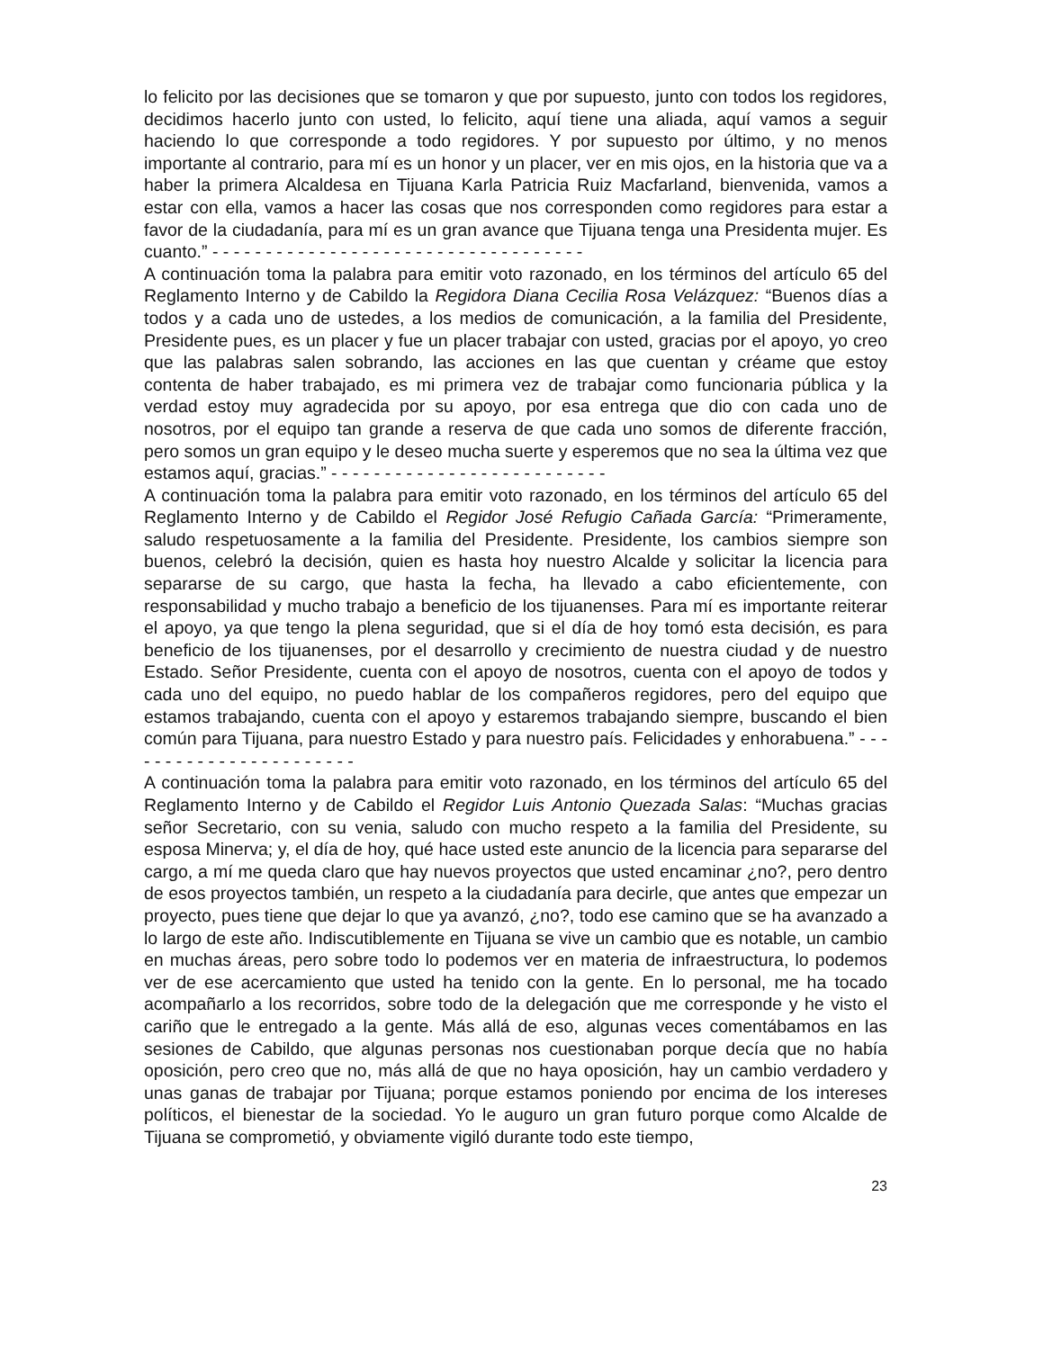lo felicito por las decisiones que se tomaron y que por supuesto, junto con todos los regidores, decidimos hacerlo junto con usted, lo felicito, aquí tiene una aliada, aquí vamos a seguir haciendo lo que corresponde a todo regidores. Y por supuesto por último, y no menos importante al contrario, para mí es un honor y un placer, ver en mis ojos, en la historia que va a haber la primera Alcaldesa en Tijuana Karla Patricia Ruiz Macfarland, bienvenida, vamos a estar con ella, vamos a hacer las cosas que nos corresponden como regidores para estar a favor de la ciudadanía, para mí es un gran avance que Tijuana tenga una Presidenta mujer. Es cuanto.” - - - - - - - - - - - - - - - - - - - - - - - - - - - - - - - - - - -
A continuación toma la palabra para emitir voto razonado, en los términos del artículo 65 del Reglamento Interno y de Cabildo la Regidora Diana Cecilia Rosa Velázquez: “Buenos días a todos y a cada uno de ustedes, a los medios de comunicación, a la familia del Presidente, Presidente pues, es un placer y fue un placer trabajar con usted, gracias por el apoyo, yo creo que las palabras salen sobrando, las acciones en las que cuentan y créame que estoy contenta de haber trabajado, es mi primera vez de trabajar como funcionaria pública y la verdad estoy muy agradecida por su apoyo, por esa entrega que dio con cada uno de nosotros, por el equipo tan grande a reserva de que cada uno somos de diferente fracción, pero somos un gran equipo y le deseo mucha suerte y esperemos que no sea la última vez que estamos aquí, gracias.” - - - - - - - - - - - - - - - - - - - - - - - - - -
A continuación toma la palabra para emitir voto razonado, en los términos del artículo 65 del Reglamento Interno y de Cabildo el Regidor José Refugio Cañada García: “Primeramente, saludo respetuosamente a la familia del Presidente. Presidente, los cambios siempre son buenos, celebró la decisión, quien es hasta hoy nuestro Alcalde y solicitar la licencia para separarse de su cargo, que hasta la fecha, ha llevado a cabo eficientemente, con responsabilidad y mucho trabajo a beneficio de los tijuanenses. Para mí es importante reiterar el apoyo, ya que tengo la plena seguridad, que si el día de hoy tomó esta decisión, es para beneficio de los tijuanenses, por el desarrollo y crecimiento de nuestra ciudad y de nuestro Estado. Señor Presidente, cuenta con el apoyo de nosotros, cuenta con el apoyo de todos y cada uno del equipo, no puedo hablar de los compañeros regidores, pero del equipo que estamos trabajando, cuenta con el apoyo y estaremos trabajando siempre, buscando el bien común para Tijuana, para nuestro Estado y para nuestro país. Felicidades y enhorabuena.” - - - - - - - - - - - - - - - - - - - - - - -
A continuación toma la palabra para emitir voto razonado, en los términos del artículo 65 del Reglamento Interno y de Cabildo el Regidor Luis Antonio Quezada Salas: “Muchas gracias señor Secretario, con su venia, saludo con mucho respeto a la familia del Presidente, su esposa Minerva; y, el día de hoy, qué hace usted este anuncio de la licencia para separarse del cargo, a mí me queda claro que hay nuevos proyectos que usted encaminar ¿no?, pero dentro de esos proyectos también, un respeto a la ciudadanía para decirle, que antes que empezar un proyecto, pues tiene que dejar lo que ya avanzó, ¿no?, todo ese camino que se ha avanzado a lo largo de este año. Indiscutiblemente en Tijuana se vive un cambio que es notable, un cambio en muchas áreas, pero sobre todo lo podemos ver en materia de infraestructura, lo podemos ver de ese acercamiento que usted ha tenido con la gente. En lo personal, me ha tocado acompañarlo a los recorridos, sobre todo de la delegación que me corresponde y he visto el cariño que le entregado a la gente. Más allá de eso, algunas veces comentábamos en las sesiones de Cabildo, que algunas personas nos cuestionaban porque decía que no había oposición, pero creo que no, más allá de que no haya oposición, hay un cambio verdadero y unas ganas de trabajar por Tijuana; porque estamos poniendo por encima de los intereses políticos, el bienestar de la sociedad. Yo le auguro un gran futuro porque como Alcalde de Tijuana se comprometió, y obviamente vigiló durante todo este tiempo,
23